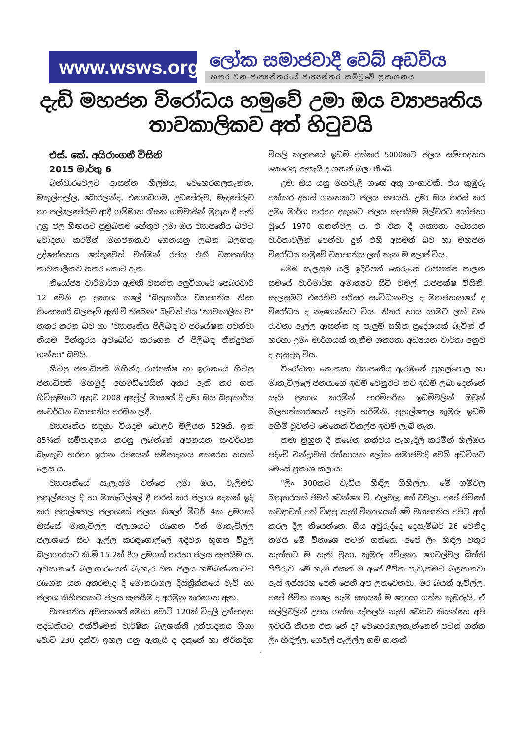www.wsws.org
ලෝක සමාජවාදී වෙබ් අඩවිය
හතර වන ජාත්‍යන්තරයේ ජාත්‍යන්තර කමිටුවේ ප්‍රකාශනය
දැඩි මහජන විරෝධය හමුවේ උමා ඔය ව්‍යාපෘතිය
තාවකාලිකව අත් හිටුවයි
එස්. කේ. අයිරාංගනී විසිනි
2015 මාර්තු 6
බන්ඩාරවෙලට ආසන්න හීල්ඔය, වෙහෙරගලතැන්න, මකුල්ඇල්ල, බොරලන්ද, එගොඩගම, උඩපේරුව, මැදපේරුව හා පල්ලෙපේරුව ආදී ගම්මාන රැසක ගම්වාසීන් මුහුන දී ඇති උග්‍ර ජල හිඟයට ප්‍රමුඛතම හේතුව උමා ඔය ව්‍යාපෘතිය බවට චෝදනා කරමින් මහජනතාව ගෙනයනු ලබන බලගතු උද්ඝෝෂනය හේතුවෙන් වත්මන් රජය එකී ව්‍යාපෘතිය තාවකාලිකව නතර කොට ඇත.
නියෝජ්‍ය වාරිමාර්ග ඇමති වසන්ත අලුවිහාරේ පෙබරවාරි 12 වෙනි දා ප්‍රකාශ කලේ "බහුකාර්ය ව්‍යාපෘතිය නිසා හිංසාකාරී බලපෑම් ඇති වී තිබෙන" බැවින් එය "තාවකාලික ව" නතර කරන බව හා "ව්‍යාපෘතිය පිලිබඳ ව පර්යේෂන පවත්වා නියම පින්තූරය අවබෝධ කරගෙන ඒ පිලිබඳ තීන්දුවක් ගන්නා" බවයි.
හිටපු ජනාධිපති මහින්ද රාජපක්ෂ හා ඉරානයේ හිටපු ජනාධිපති මහමුද් අහමඩිජෙයින් අතර ඇති කර ගත් ගිවිසුමකට අනුව 2008 අප්‍රේල් මාසයේ දී උමා ඔය බහුකාර්ය සංවර්ධන ව්‍යාපෘතිය අරඹන ලදී.
ව්‍යාපෘතිය සඳහා වියදම ඩොලර් මිලියන 529කි. ඉන් 85%ක් සම්පාදනය කරනු ලබන්නේ අපනයන සංවර්ධන බැංකුව හරහා ඉරාන රජයෙන් සම්පාදනය කෙරෙන නයක් ලෙස ය.
ව්‍යාපෘතියේ සැලැස්ම වන්නේ උමා ඔය, වැලිමඩ පුහුල්පොල දී හා මාතැටිල්ලේ දී හරස් කර ජලාශ දෙකක් ඉදි කර පුහුල්පොල ජලාශයේ ජලය කිලෝ මීටර් 4ක උමගක් ඔස්සේ මාතැටිල්ල ජලාශයට රැගෙන විත් මාතැටිල්ල ජලාශයේ සිට ඇල්ල කරඳගොල්ලේ ඉදිවන භූගත විදුලි බලාගාරයට කි.මී 15.2ක් දිග උමගක් හරහා ජලය සැපයීම ය. අවසානයේ බලාගාරයෙන් බැහැර වන ජලය හම්බන්තොටට රැගෙන යන අතරමැද දී මොනරාගල දිස්ත්‍රික්කයේ වැව් හා ජලාශ කිහිපයකට ජලය සැපයීම ද අරමුනු කරගෙන ඇත.
ව්‍යාපෘතිය අවසානයේ මෙගා වොට් 120ක් විදුලි උත්පාදන පද්ධතියට එක්වීමෙන් වාර්ෂික බලශක්ති උත්පාදනය ගිගා වොට් 230 දක්වා ඉහල යනු ඇතැයි ද දකුනේ හා නිරිතදිග වියලි කලාපයේ ඉඩම් අක්කර 5000කට ජලය සම්පාදනය කෙරෙනු ඇතැයි ද ගනන් බලා තිබේ.
උමා ඔය යනු මහවැලි ගඟේ අතු ගංගාවකි. එය කුඹුරු අක්කර දහස් ගනනකට ජලය සපයයි. උමා ඔය හරස් කර උමං මාර්ග හරහා දකුනට ජලය සැපයීම මුල්වරට යෝජනා වූයේ 1970 ගනන්වල ය. එ වක දී ශක්‍යතා අධ්‍යයන වාර්තාවලින් පෙන්වා දුන් එහි අසමත් බව හා මහජන විරෝධය හමුවේ ව්‍යාපෘතිය ලත් තැන ම ලොප් විය.
මෙම සැලසුම යලි ඉදිරිපත් කෙරුනේ රාජපක්ෂ පාලන සමයේ වාරිමාර්ග අමාත්‍යව සිටි චමල් රාජපක්ෂ විසිනි. සැලසුමට එරෙහිව පරිසර සංවිධානවල ද මහජනයාගේ ද විරෝධය ද නැගෙන්නට විය. නිතර නාය යාමට ලක් වන රාවනා ඇල්ල ආසන්න භූ පැලුම් සහිත ප්‍රදේශයක් බැවින් ඒ හරහා උමං මාර්ගයක් තැනීම ශක්‍යතා අධ්‍යයන වාර්තා අනුව ද නුසුදුසු විය.
විරෝධතා නොතකා ව්‍යාපෘතිය ඇරඹුනේ පුහුල්පොල හා මාතැටිල්ලේ ජනයාගේ ඉඩම් වෙනුවට නව ඉඩම් ලබා දෙන්නේ යැයි ප්‍රකාශ කරමින් පාරම්පරික ඉඩම්වලින් ඔවුන් බලහත්කාරයෙන් පලවා හරිමිනි. පුහුල්පොල කුඹුරු ඉඩම් අහිමි වූවන්ට මෙතෙක් විකල්ප ඉඩම් ලැබී නැත.
තමා මුහුන දී තිබෙන තත්වය පැහැදිලි කරමින් හීල්ඔය පදිංචි චන්ද්‍රාවතී රත්නායක ලෝක සමාජවාදී වෙබ් අඩවියට මෙසේ ප්‍රකාශ කලාය:
"ලිං 300කට වැඩිය හිඳිල ගිහිල්ලා. මේ ගම්වල බහුතරයක් ජීවත් වෙන්නෙ වී, එලවලු, තේ වවලා. අපේ ජීවිතේ කවදාවත් අත් විඳපු නැති විනාශයක් මේ ව්‍යාපෘතිය අපිට අත් කරල දීල තියෙන්නෙ. ගිය අවුරුද්දෙ දෙසැම්බර් 26 වෙනිද තමයි මේ විනාශෙ පටන් ගත්තෙ. අපේ ලිං හිඳිල වතුර නැත්තට ම නැති වුනා. කුඹුරු වේලුනා. ගෙවල්වල බිත්ති පිපිරුව. මේ හැම එකක් ම අපේ ජීවිත පැවැත්මට බලපානවා ඇස් ඉස්සරහ පෙනි පෙනී අප ලතවෙනවා. මර බයත් ඇවිල්ල. අපේ ජීවිත කාලෙ හැම සතයක් ම හොයා ගත්ත කුඹුරුයි, ඒ සල්ලිවලින් උපය ගත්ත දේපලයි නැති වෙනව කියන්නෙ අපි ඉවරයි කියන එක නේ ද? වෙහෙරගලතැන්නෙන් පටන් ගත්ත ලිං හිඳිල්ල, ගෙවල් පැලිල්ල ගම් ගානක්
1